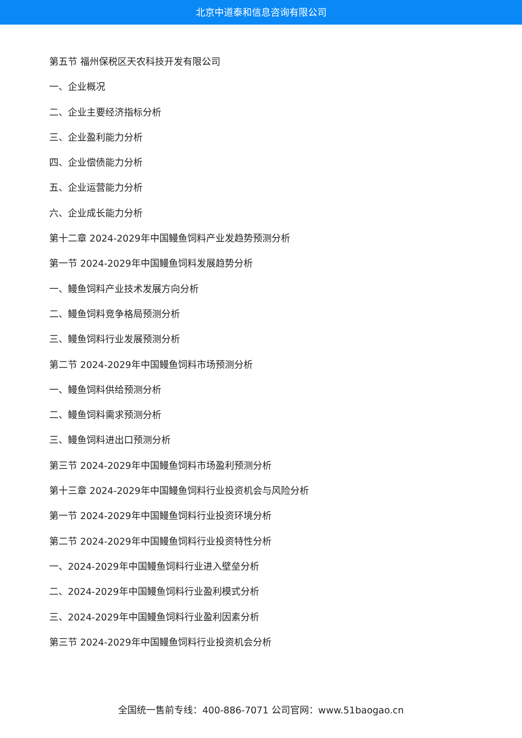北京中道泰和信息咨询有限公司
第五节 福州保税区天农科技开发有限公司
一、企业概况
二、企业主要经济指标分析
三、企业盈利能力分析
四、企业偿债能力分析
五、企业运营能力分析
六、企业成长能力分析
第十二章 2024-2029年中国鳗鱼饲料产业发趋势预测分析
第一节 2024-2029年中国鳗鱼饲料发展趋势分析
一、鳗鱼饲料产业技术发展方向分析
二、鳗鱼饲料竞争格局预测分析
三、鳗鱼饲料行业发展预测分析
第二节 2024-2029年中国鳗鱼饲料市场预测分析
一、鳗鱼饲料供给预测分析
二、鳗鱼饲料需求预测分析
三、鳗鱼饲料进出口预测分析
第三节 2024-2029年中国鳗鱼饲料市场盈利预测分析
第十三章 2024-2029年中国鳗鱼饲料行业投资机会与风险分析
第一节 2024-2029年中国鳗鱼饲料行业投资环境分析
第二节 2024-2029年中国鳗鱼饲料行业投资特性分析
一、2024-2029年中国鳗鱼饲料行业进入壁垒分析
二、2024-2029年中国鳗鱼饲料行业盈利模式分析
三、2024-2029年中国鳗鱼饲料行业盈利因素分析
第三节 2024-2029年中国鳗鱼饲料行业投资机会分析
全国统一售前专线：400-886-7071 公司官网：www.51baogao.cn